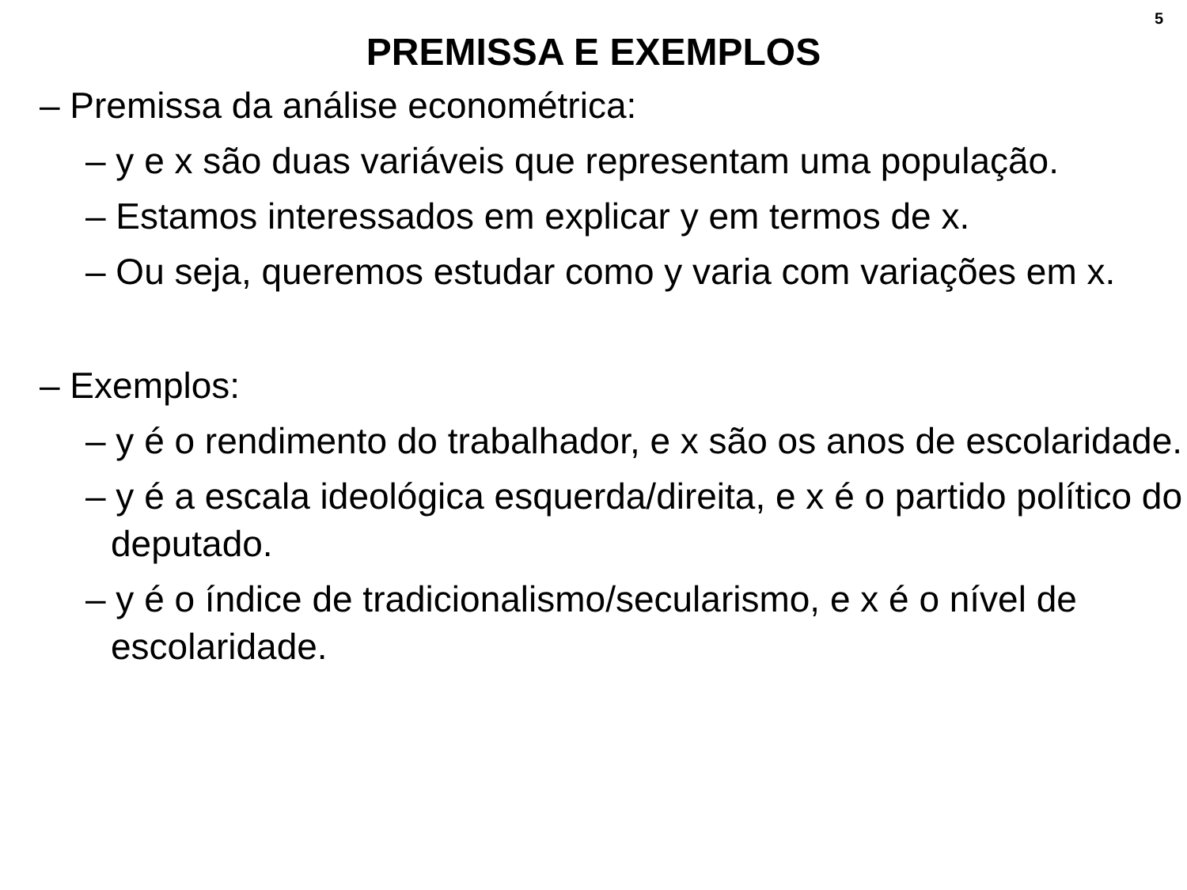5
PREMISSA E EXEMPLOS
– Premissa da análise econométrica:
– y e x são duas variáveis que representam uma população.
– Estamos interessados em explicar y em termos de x.
– Ou seja, queremos estudar como y varia com variações em x.
– Exemplos:
– y é o rendimento do trabalhador, e x são os anos de escolaridade.
– y é a escala ideológica esquerda/direita, e x é o partido político do deputado.
– y é o índice de tradicionalismo/secularismo, e x é o nível de escolaridade.